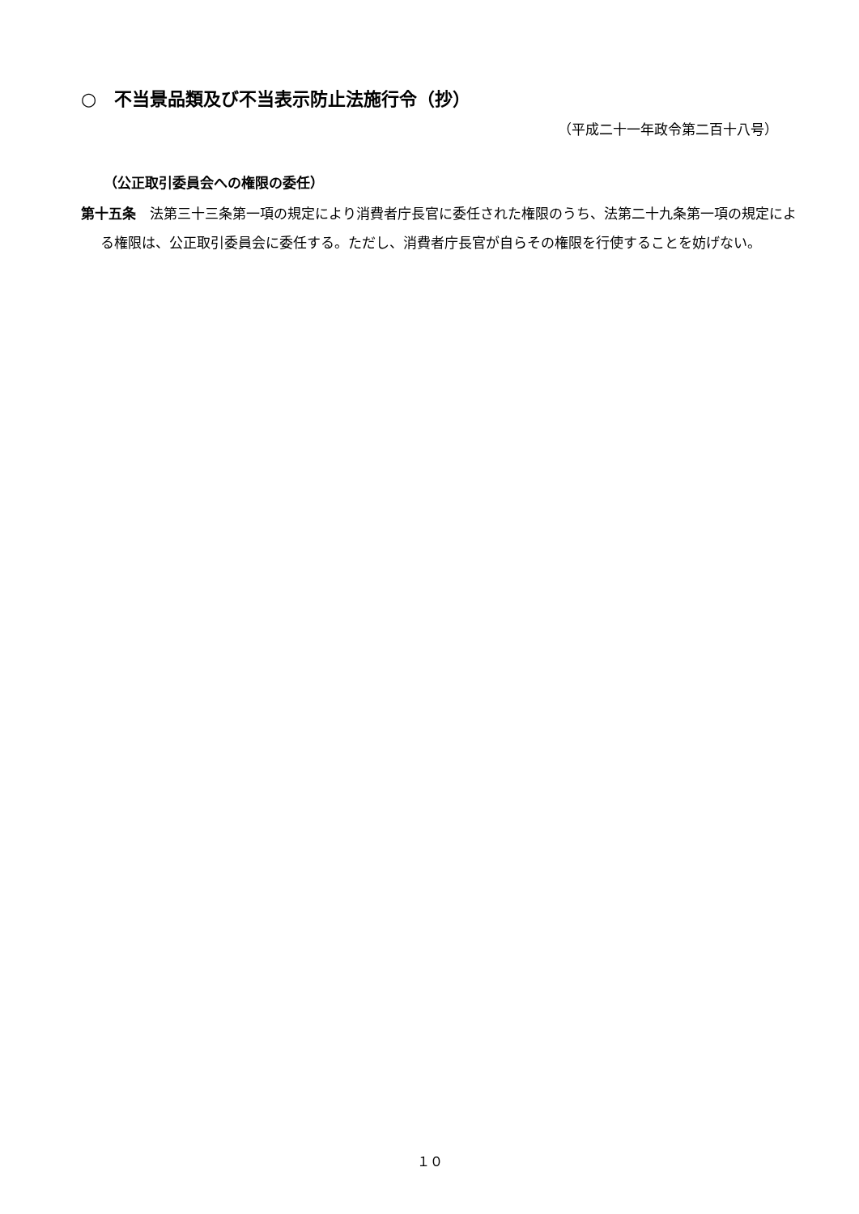○　不当景品類及び不当表示防止法施行令（抄）
（平成二十一年政令第二百十八号）
（公正取引委員会への権限の委任）
第十五条　法第三十三条第一項の規定により消費者庁長官に委任された権限のうち、法第二十九条第一項の規定による権限は、公正取引委員会に委任する。ただし、消費者庁長官が自らその権限を行使することを妨げない。
１０